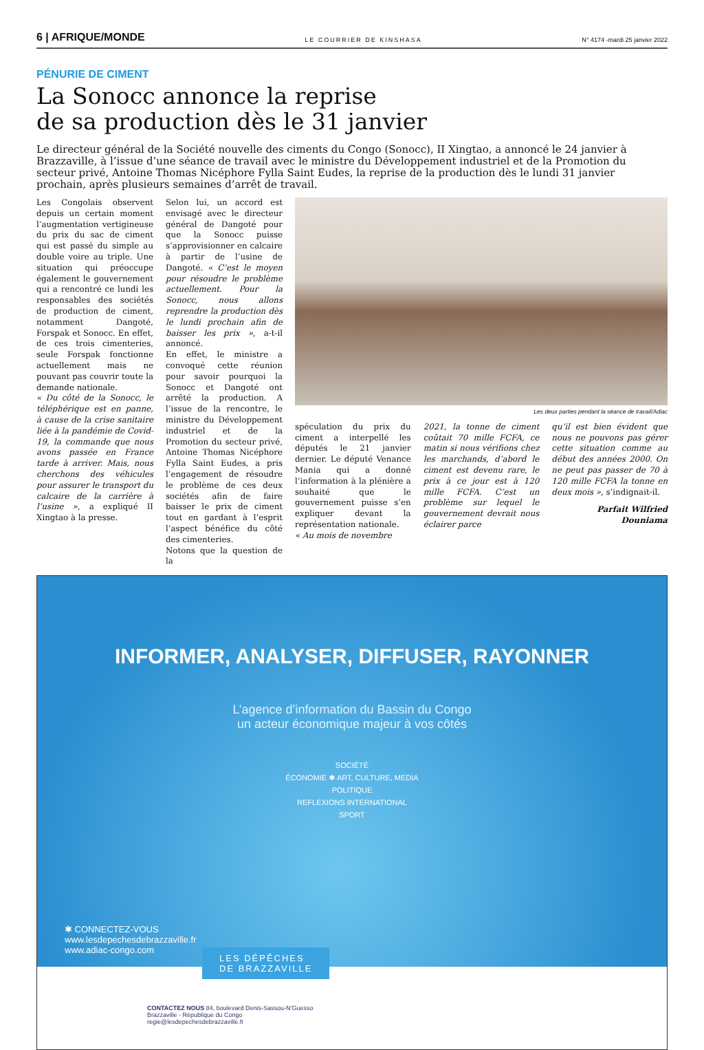6 | AFRIQUE/MONDE LE COURRIER DE KINSHASA N° 4174 -mardi 25 janvier 2022
PÉNURIE DE CIMENT
La Sonocc annonce la reprise
de sa production dès le 31 janvier
Le directeur général de la Société nouvelle des ciments du Congo (Sonocc), II Xingtao, a annoncé le 24 janvier à Brazzaville, à l’issue d’une séance de travail avec le ministre du Développement industriel et de la Promotion du secteur privé, Antoine Thomas Nicéphore Fylla Saint Eudes, la reprise de la production dès le lundi 31 janvier prochain, après plusieurs semaines d’arrêt de travail.
Les Congolais observent depuis un certain moment l’augmentation vertigineuse du prix du sac de ciment qui est passé du simple au double voire au triple. Une situation qui préoccupe également le gouvernement qui a rencontré ce lundi les responsables des sociétés de production de ciment, notamment Dangoté, Forspak et Sonocc. En effet, de ces trois cimenteries, seule Forspak fonctionne actuellement mais ne pouvant pas couvrir toute la demande nationale.
« Du côté de la Sonocc, le téléphérique est en panne, à cause de la crise sanitaire liée à la pandémie de Covid-19, la commande que nous avons passée en France tarde à arriver. Mais, nous cherchons des véhicules pour assurer le transport du calcaire de la carrière à l’usine », a expliqué II Xingtao à la presse.
Selon lui, un accord est envisagé avec le directeur général de Dangoté pour que la Sonocc puisse s’approvisionner en calcaire à partir de l’usine de Dangoté. « C’est le moyen pour résoudre le problème actuellement. Pour la Sonocc, nous allons reprendre la production dès le lundi prochain afin de baisser les prix », a-t-il annoncé.
En effet, le ministre a convoqué cette réunion pour savoir pourquoi la Sonocc et Dangoté ont arrêté la production. A l’issue de la rencontre, le ministre du Développement industriel et de la Promotion du secteur privé, Antoine Thomas Nicéphore Fylla Saint Eudes, a pris l’engagement de résoudre le problème de ces deux sociétés afin de faire baisser le prix de ciment tout en gardant à l’esprit l’aspect bénéfice du côté des cimenteries.
Notons que la question de la
Les deux parties pendant la séance de travail/Adiac
spéculation du prix du ciment a interpellé les députés le 21 janvier dernier. Le député Venance Mania qui a donné l’information à la plénière a souhaité que le gouvernement puisse s’en expliquer devant la représentation nationale.
« Au mois de novembre
2021, la tonne de ciment coûtait 70 mille FCFA, ce matin si nous vérifions chez les marchands, d’abord le ciment est devenu rare, le prix à ce jour est à 120 mille FCFA. C’est un problème sur lequel le gouvernement devrait nous éclairer parce
qu’il est bien évident que nous ne pouvons pas gérer cette situation comme au début des années 2000. On ne peut pas passer de 70 à 120 mille FCFA la tonne en deux mois », s’indignait-il.
Parfait Wilfried Douniama
INFORMER, ANALYSER, DIFFUSER, RAYONNER
L’agence d’information du Bassin du Congo
un acteur économique majeur à vos côtés
SOCIÉTÉ
ÉCONOMIE ✱ ART, CULTURE, MEDIA
POLITIQUE
REFLEXIONS INTERNATIONAL
SPORT
✱ CONNECTEZ-VOUS
www.lesdepechesdebrazzaville.fr
www.adiac-congo.com
LES DÉPÊCHES
DE BRAZZAVILLE
CONTACTEZ NOUS 84, boulevard Denis-Sassou-N’Guesso
Brazzaville - République du Congo
regie@lesdepechesdebrazzaville.fr